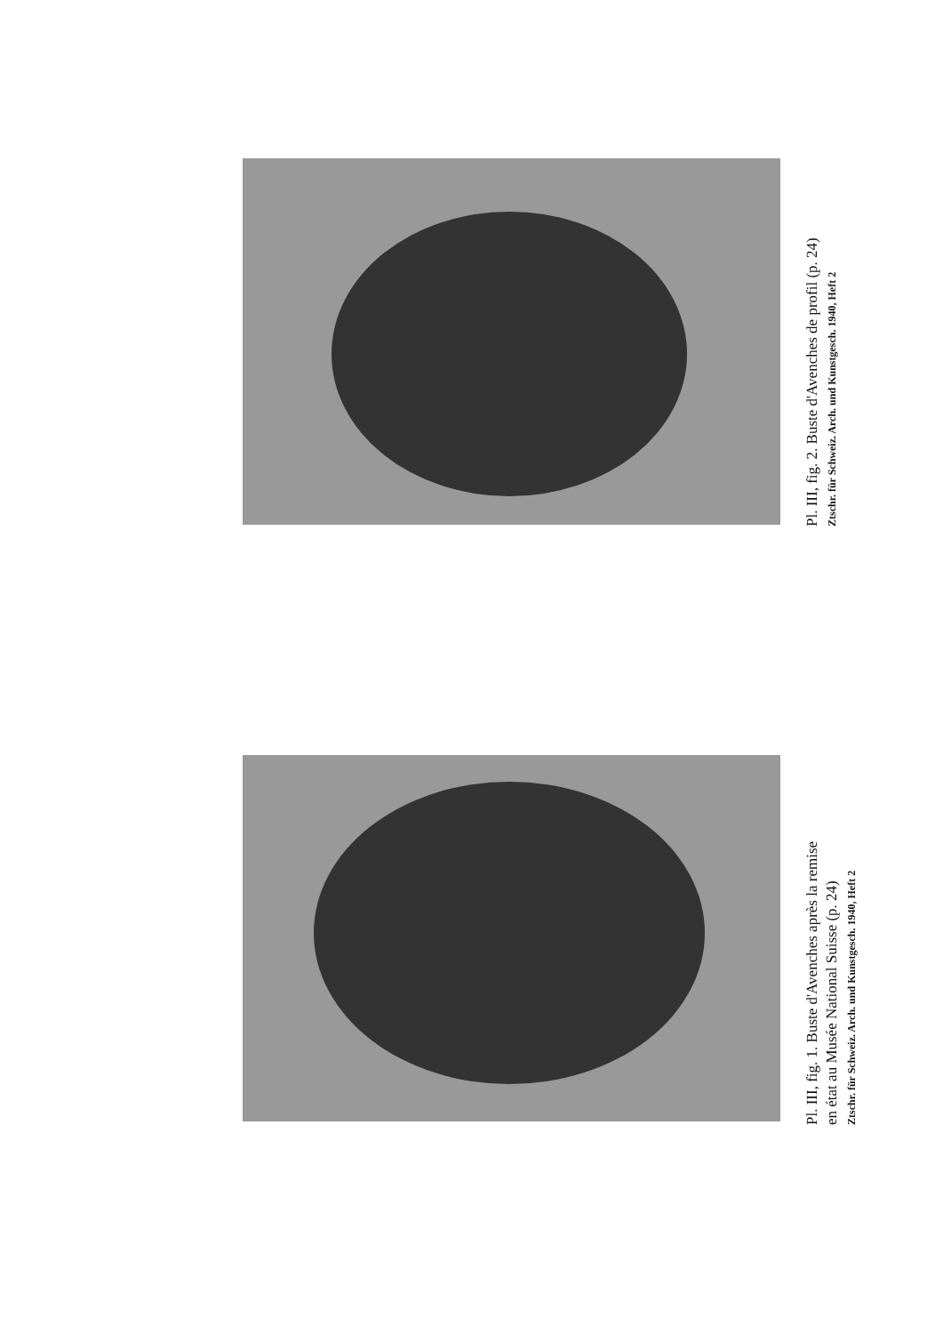Pl. III, fig. 2. Buste d'Avenches de profil (p. 24)
Ztschr. für Schweiz. Arch. und Kunstgesch. 1940, Heft 2
Pl. III, fig. 1. Buste d'Avenches après la remise
en état au Musée National Suisse (p. 24)
Ztschr. für Schweiz. Arch. und Kunstgesch. 1940, Heft 2